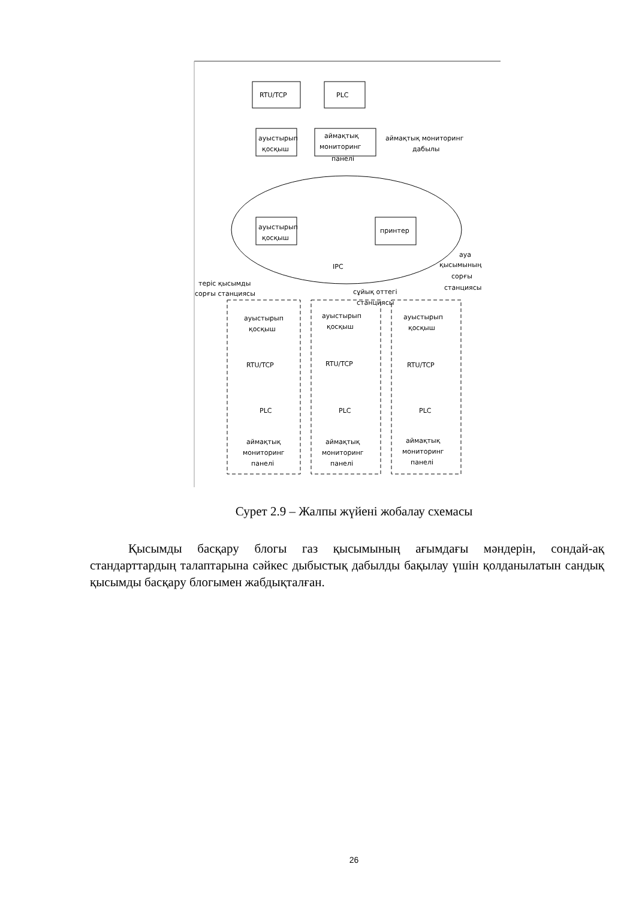RTU/TCP
PLC
ауыстырып
қосқыш
аймақтық
мониторинг
панелі
аймақтық мониторинг
дабылы
ауыстырып
қосқыш
принтер
IPC
ауа
қысымының
сорғы
станциясы
теріс қысымды
сорғы станциясы
сұйық оттегі
станциясы
ауыстырып
қосқыш
RTU/TCP
PLC
аймақтық
мониторинг
панелі
ауыстырып
қосқыш
RTU/TCP
PLC
аймақтық
мониторинг
панелі
ауыстырып
қосқыш
RTU/TCP
PLC
аймақтық
мониторинг
панелі
Сурет 2.9 – Жалпы жүйені жобалау схемасы
Қысымды басқару блогы газ қысымының ағымдағы мәндерін, сондай-ақ стандарттардың талаптарына сәйкес дыбыстық дабылды бақылау үшін қолданылатын сандық қысымды басқару блогымен жабдықталған.
26